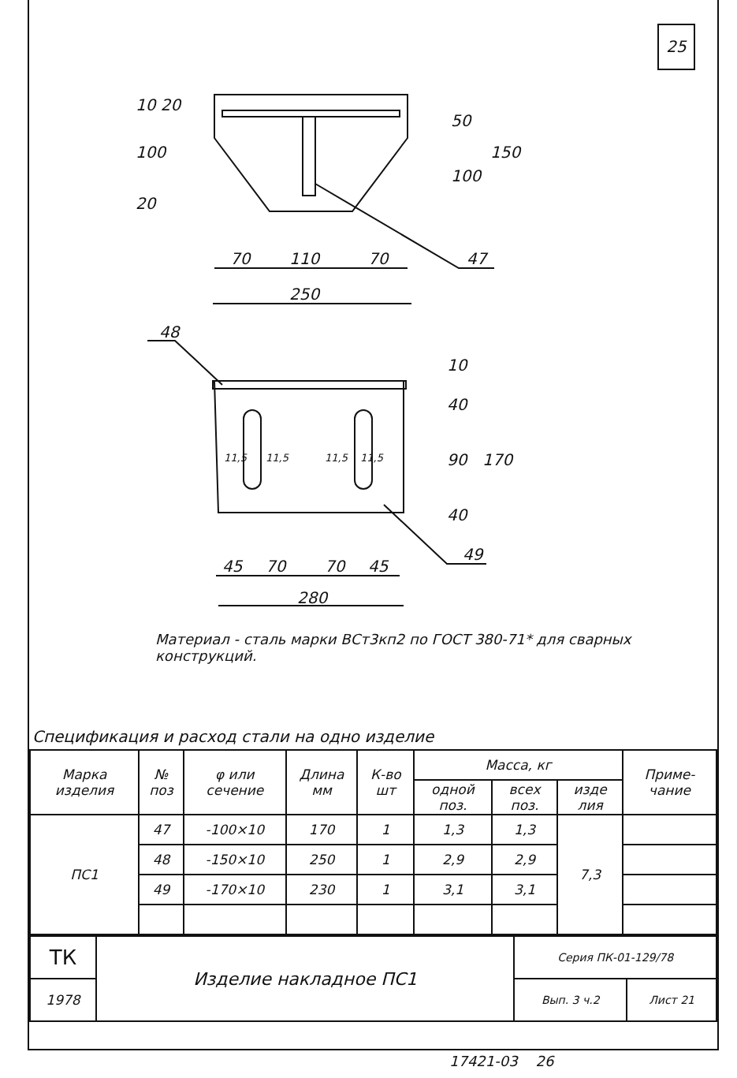25
70
110
70
250
47
48
45
70
70
45
280
49
50
100
150
100
10 20
20
10
40
90
40
170
11,5
11,5
11,5
11,5
Материал - сталь марки ВСт3кп2 по ГОСТ 380-71* для сварных конструкций.
Спецификация и расход стали на одно изделие
| Марка изделия | № поз | φ или сечение | Длина мм | К-во шт | Масса, кг | | | Приме-чание |
| --- | --- | --- | --- | --- | --- | --- | --- | --- |
| | | | | | одной поз. | всех поз. | изде лия | |
| ПС1 | 47 | -100×10 | 170 | 1 | 1,3 | 1,3 | 7,3 | |
| | 48 | -150×10 | 250 | 1 | 2,9 | 2,9 | | |
| | 49 | -170×10 | 230 | 1 | 3,1 | 3,1 | | |
| ТК | Изделие накладное ПС1 | Серия ПК-01-129/78 | |
| 1978 | | Вып. 3 ч.2 | Лист 21 |
17421-03 26